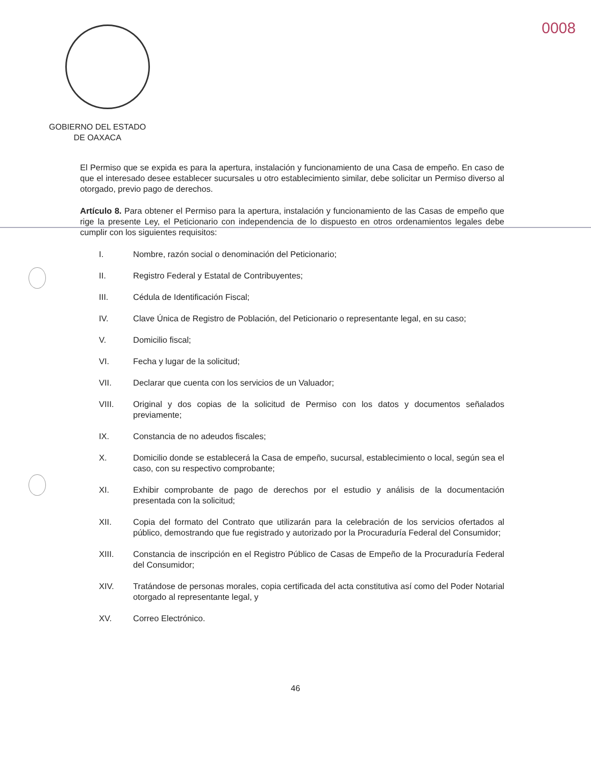0008
GOBIERNO DEL ESTADO
DE OAXACA
El Permiso que se expida es para la apertura, instalación y funcionamiento de una Casa de empeño. En caso de que el interesado desee establecer sucursales u otro establecimiento similar, debe solicitar un Permiso diverso al otorgado, previo pago de derechos.
Artículo 8. Para obtener el Permiso para la apertura, instalación y funcionamiento de las Casas de empeño que rige la presente Ley, el Peticionario con independencia de lo dispuesto en otros ordenamientos legales debe cumplir con los siguientes requisitos:
I. Nombre, razón social o denominación del Peticionario;
II. Registro Federal y Estatal de Contribuyentes;
III. Cédula de Identificación Fiscal;
IV. Clave Única de Registro de Población, del Peticionario o representante legal, en su caso;
V. Domicilio fiscal;
VI. Fecha y lugar de la solicitud;
VII. Declarar que cuenta con los servicios de un Valuador;
VIII. Original y dos copias de la solicitud de Permiso con los datos y documentos señalados previamente;
IX. Constancia de no adeudos fiscales;
X. Domicilio donde se establecerá la Casa de empeño, sucursal, establecimiento o local, según sea el caso, con su respectivo comprobante;
XI. Exhibir comprobante de pago de derechos por el estudio y análisis de la documentación presentada con la solicitud;
XII. Copia del formato del Contrato que utilizarán para la celebración de los servicios ofertados al público, demostrando que fue registrado y autorizado por la Procuraduría Federal del Consumidor;
XIII. Constancia de inscripción en el Registro Público de Casas de Empeño de la Procuraduría Federal del Consumidor;
XIV. Tratándose de personas morales, copia certificada del acta constitutiva así como del Poder Notarial otorgado al representante legal, y
XV. Correo Electrónico.
46